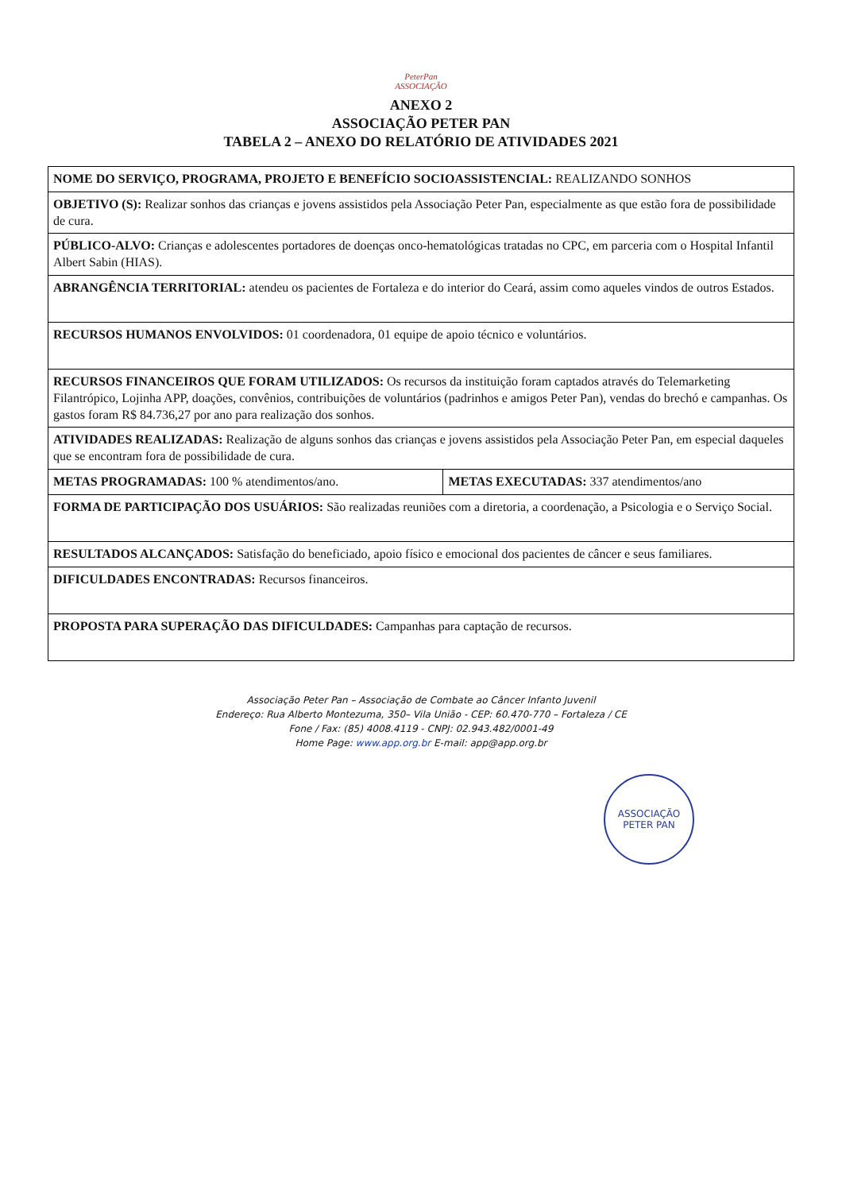PeterPan
ASSOCIAÇÃO
ANEXO 2
ASSOCIAÇÃO PETER PAN
TABELA 2 – ANEXO DO RELATÓRIO DE ATIVIDADES 2021
| NOME DO SERVIÇO, PROGRAMA, PROJETO E BENEFÍCIO SOCIOASSISTENCIAL: REALIZANDO SONHOS | |
| OBJETIVO (S): Realizar sonhos das crianças e jovens assistidos pela Associação Peter Pan, especialmente as que estão fora de possibilidade de cura. | |
| PÚBLICO-ALVO: Crianças e adolescentes portadores de doenças onco-hematológicas tratadas no CPC, em parceria com o Hospital Infantil Albert Sabin (HIAS). | |
| ABRANGÊNCIA TERRITORIAL: atendeu os pacientes de Fortaleza e do interior do Ceará, assim como aqueles vindos de outros Estados. | |
| RECURSOS HUMANOS ENVOLVIDOS: 01 coordenadora, 01 equipe de apoio técnico e voluntários. | |
| RECURSOS FINANCEIROS QUE FORAM UTILIZADOS: Os recursos da instituição foram captados através do Telemarketing Filantrópico, Lojinha APP, doações, convênios, contribuições de voluntários (padrinhos e amigos Peter Pan), vendas do brechó e campanhas. Os gastos foram R$ 84.736,27 por ano para realização dos sonhos. | |
| ATIVIDADES REALIZADAS: Realização de alguns sonhos das crianças e jovens assistidos pela Associação Peter Pan, em especial daqueles que se encontram fora de possibilidade de cura. | |
| METAS PROGRAMADAS: 100 % atendimentos/ano. | METAS EXECUTADAS: 337 atendimentos/ano |
| FORMA DE PARTICIPAÇÃO DOS USUÁRIOS: São realizadas reuniões com a diretoria, a coordenação, a Psicologia e o Serviço Social. | |
| RESULTADOS ALCANÇADOS: Satisfação do beneficiado, apoio físico e emocional dos pacientes de câncer e seus familiares. | |
| DIFICULDADES ENCONTRADAS: Recursos financeiros. | |
| PROPOSTA PARA SUPERAÇÃO DAS DIFICULDADES: Campanhas para captação de recursos. | |
Associação Peter Pan – Associação de Combate ao Câncer Infanto Juvenil
Endereço: Rua Alberto Montezuma, 350– Vila União - CEP: 60.470-770 – Fortaleza / CE
Fone / Fax: (85) 4008.4119 - CNPJ: 02.943.482/0001-49
Home Page: www.app.org.br E-mail: app@app.org.br
ASSOCIAÇÃO
PETER PAN